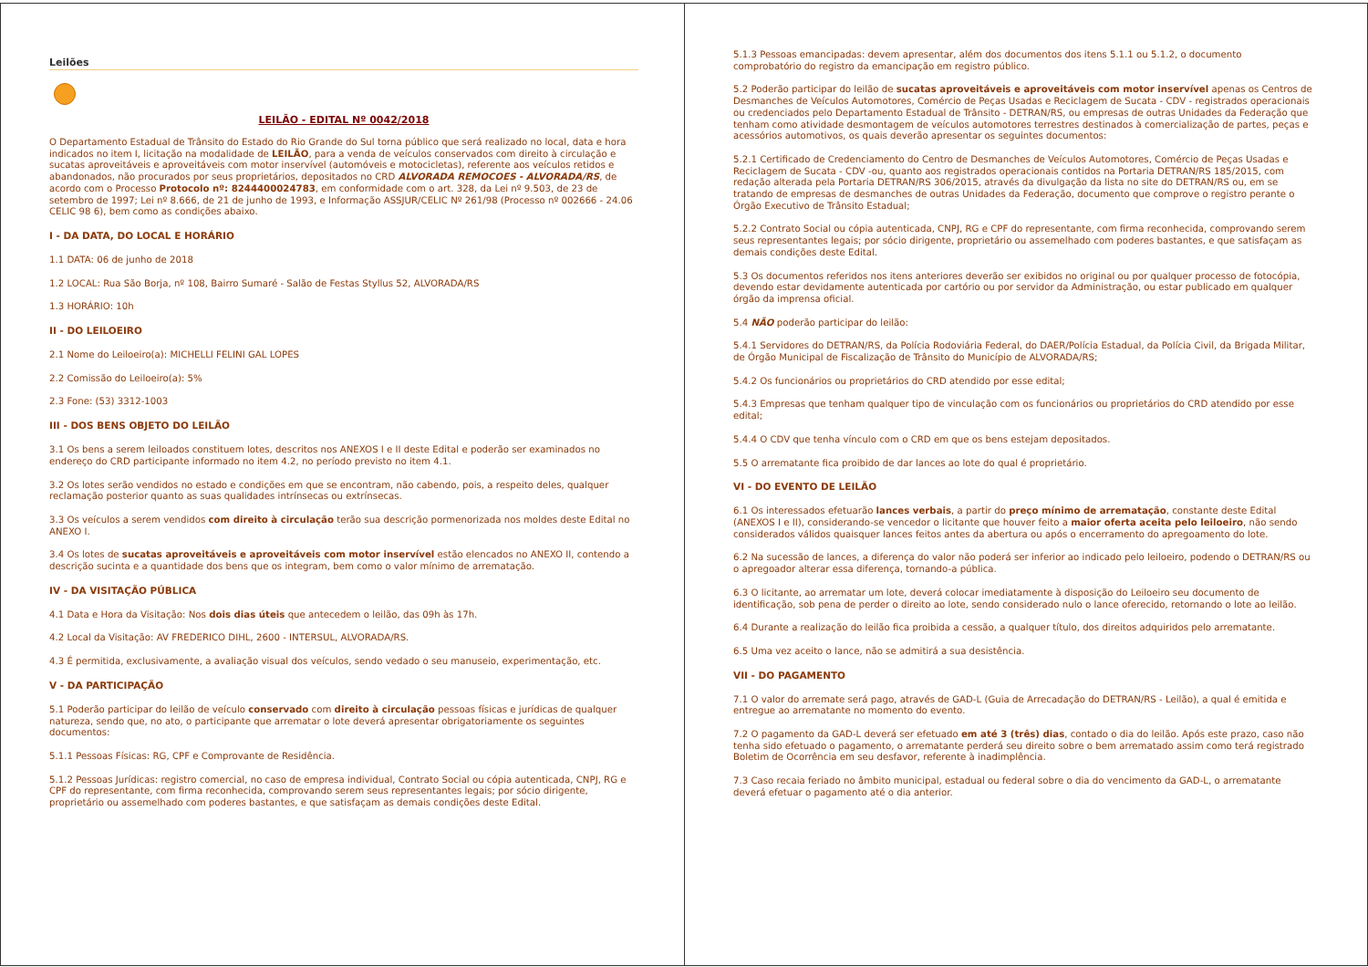Leilões
LEILÃO - EDITAL Nº 0042/2018
O Departamento Estadual de Trânsito do Estado do Rio Grande do Sul torna público que será realizado no local, data e hora indicados no item I, licitação na modalidade de LEILÃO, para a venda de veículos conservados com direito à circulação e sucatas aproveitáveis e aproveitáveis com motor inservível (automóveis e motocicletas), referente aos veículos retidos e abandonados, não procurados por seus proprietários, depositados no CRD ALVORADA REMOCOES - ALVORADA/RS, de acordo com o Processo Protocolo nº: 8244400024783, em conformidade com o art. 328, da Lei nº 9.503, de 23 de setembro de 1997; Lei nº 8.666, de 21 de junho de 1993, e Informação ASSJUR/CELIC Nº 261/98 (Processo nº 002666 - 24.06 CELIC 98 6), bem como as condições abaixo.
I - DA DATA, DO LOCAL E HORÁRIO
1.1 DATA: 06 de junho de 2018
1.2 LOCAL: Rua São Borja, nº 108, Bairro Sumaré - Salão de Festas Styllus 52, ALVORADA/RS
1.3 HORÁRIO: 10h
II - DO LEILOEIRO
2.1 Nome do Leiloeiro(a): MICHELLI FELINI GAL LOPES
2.2 Comissão do Leiloeiro(a): 5%
2.3 Fone: (53) 3312-1003
III - DOS BENS OBJETO DO LEILÃO
3.1 Os bens a serem leiloados constituem lotes, descritos nos ANEXOS I e II deste Edital e poderão ser examinados no endereço do CRD participante informado no item 4.2, no período previsto no item 4.1.
3.2 Os lotes serão vendidos no estado e condições em que se encontram, não cabendo, pois, a respeito deles, qualquer reclamação posterior quanto as suas qualidades intrínsecas ou extrínsecas.
3.3 Os veículos a serem vendidos com direito à circulação terão sua descrição pormenorizada nos moldes deste Edital no ANEXO I.
3.4 Os lotes de sucatas aproveitáveis e aproveitáveis com motor inservível estão elencados no ANEXO II, contendo a descrição sucinta e a quantidade dos bens que os integram, bem como o valor mínimo de arrematação.
IV - DA VISITAÇÃO PÚBLICA
4.1 Data e Hora da Visitação: Nos dois dias úteis que antecedem o leilão, das 09h às 17h.
4.2 Local da Visitação: AV FREDERICO DIHL, 2600 - INTERSUL, ALVORADA/RS.
4.3 É permitida, exclusivamente, a avaliação visual dos veículos, sendo vedado o seu manuseio, experimentação, etc.
V - DA PARTICIPAÇÃO
5.1 Poderão participar do leilão de veículo conservado com direito à circulação pessoas físicas e jurídicas de qualquer natureza, sendo que, no ato, o participante que arrematar o lote deverá apresentar obrigatoriamente os seguintes documentos:
5.1.1 Pessoas Físicas: RG, CPF e Comprovante de Residência.
5.1.2 Pessoas Jurídicas: registro comercial, no caso de empresa individual, Contrato Social ou cópia autenticada, CNPJ, RG e CPF do representante, com firma reconhecida, comprovando serem seus representantes legais; por sócio dirigente, proprietário ou assemelhado com poderes bastantes, e que satisfaçam as demais condições deste Edital.
5.1.3 Pessoas emancipadas: devem apresentar, além dos documentos dos itens 5.1.1 ou 5.1.2, o documento comprobatório do registro da emancipação em registro público.
5.2 Poderão participar do leilão de sucatas aproveitáveis e aproveitáveis com motor inservível apenas os Centros de Desmanches de Veículos Automotores, Comércio de Peças Usadas e Reciclagem de Sucata - CDV - registrados operacionais ou credenciados pelo Departamento Estadual de Trânsito - DETRAN/RS, ou empresas de outras Unidades da Federação que tenham como atividade desmontagem de veículos automotores terrestres destinados à comercialização de partes, peças e acessórios automotivos, os quais deverão apresentar os seguintes documentos:
5.2.1 Certificado de Credenciamento do Centro de Desmanches de Veículos Automotores, Comércio de Peças Usadas e Reciclagem de Sucata - CDV -ou, quanto aos registrados operacionais contidos na Portaria DETRAN/RS 185/2015, com redação alterada pela Portaria DETRAN/RS 306/2015, através da divulgação da lista no site do DETRAN/RS ou, em se tratando de empresas de desmanches de outras Unidades da Federação, documento que comprove o registro perante o Órgão Executivo de Trânsito Estadual;
5.2.2 Contrato Social ou cópia autenticada, CNPJ, RG e CPF do representante, com firma reconhecida, comprovando serem seus representantes legais; por sócio dirigente, proprietário ou assemelhado com poderes bastantes, e que satisfaçam as demais condições deste Edital.
5.3 Os documentos referidos nos itens anteriores deverão ser exibidos no original ou por qualquer processo de fotocópia, devendo estar devidamente autenticada por cartório ou por servidor da Administração, ou estar publicado em qualquer órgão da imprensa oficial.
5.4 NÃO poderão participar do leilão:
5.4.1 Servidores do DETRAN/RS, da Polícia Rodoviária Federal, do DAER/Polícia Estadual, da Polícia Civil, da Brigada Militar, de Órgão Municipal de Fiscalização de Trânsito do Município de ALVORADA/RS;
5.4.2 Os funcionários ou proprietários do CRD atendido por esse edital;
5.4.3 Empresas que tenham qualquer tipo de vinculação com os funcionários ou proprietários do CRD atendido por esse edital;
5.4.4 O CDV que tenha vínculo com o CRD em que os bens estejam depositados.
5.5 O arrematante fica proibido de dar lances ao lote do qual é proprietário.
VI - DO EVENTO DE LEILÃO
6.1 Os interessados efetuarão lances verbais, a partir do preço mínimo de arrematação, constante deste Edital (ANEXOS I e II), considerando-se vencedor o licitante que houver feito a maior oferta aceita pelo leiloeiro, não sendo considerados válidos quaisquer lances feitos antes da abertura ou após o encerramento do apregoamento do lote.
6.2 Na sucessão de lances, a diferença do valor não poderá ser inferior ao indicado pelo leiloeiro, podendo o DETRAN/RS ou o apregoador alterar essa diferença, tornando-a pública.
6.3 O licitante, ao arrematar um lote, deverá colocar imediatamente à disposição do Leiloeiro seu documento de identificação, sob pena de perder o direito ao lote, sendo considerado nulo o lance oferecido, retornando o lote ao leilão.
6.4 Durante a realização do leilão fica proibida a cessão, a qualquer título, dos direitos adquiridos pelo arrematante.
6.5 Uma vez aceito o lance, não se admitirá a sua desistência.
VII - DO PAGAMENTO
7.1 O valor do arremate será pago, através de GAD-L (Guia de Arrecadação do DETRAN/RS - Leilão), a qual é emitida e entregue ao arrematante no momento do evento.
7.2 O pagamento da GAD-L deverá ser efetuado em até 3 (três) dias, contado o dia do leilão. Após este prazo, caso não tenha sido efetuado o pagamento, o arrematante perderá seu direito sobre o bem arrematado assim como terá registrado Boletim de Ocorrência em seu desfavor, referente à inadimplência.
7.3 Caso recaia feriado no âmbito municipal, estadual ou federal sobre o dia do vencimento da GAD-L, o arrematante deverá efetuar o pagamento até o dia anterior.